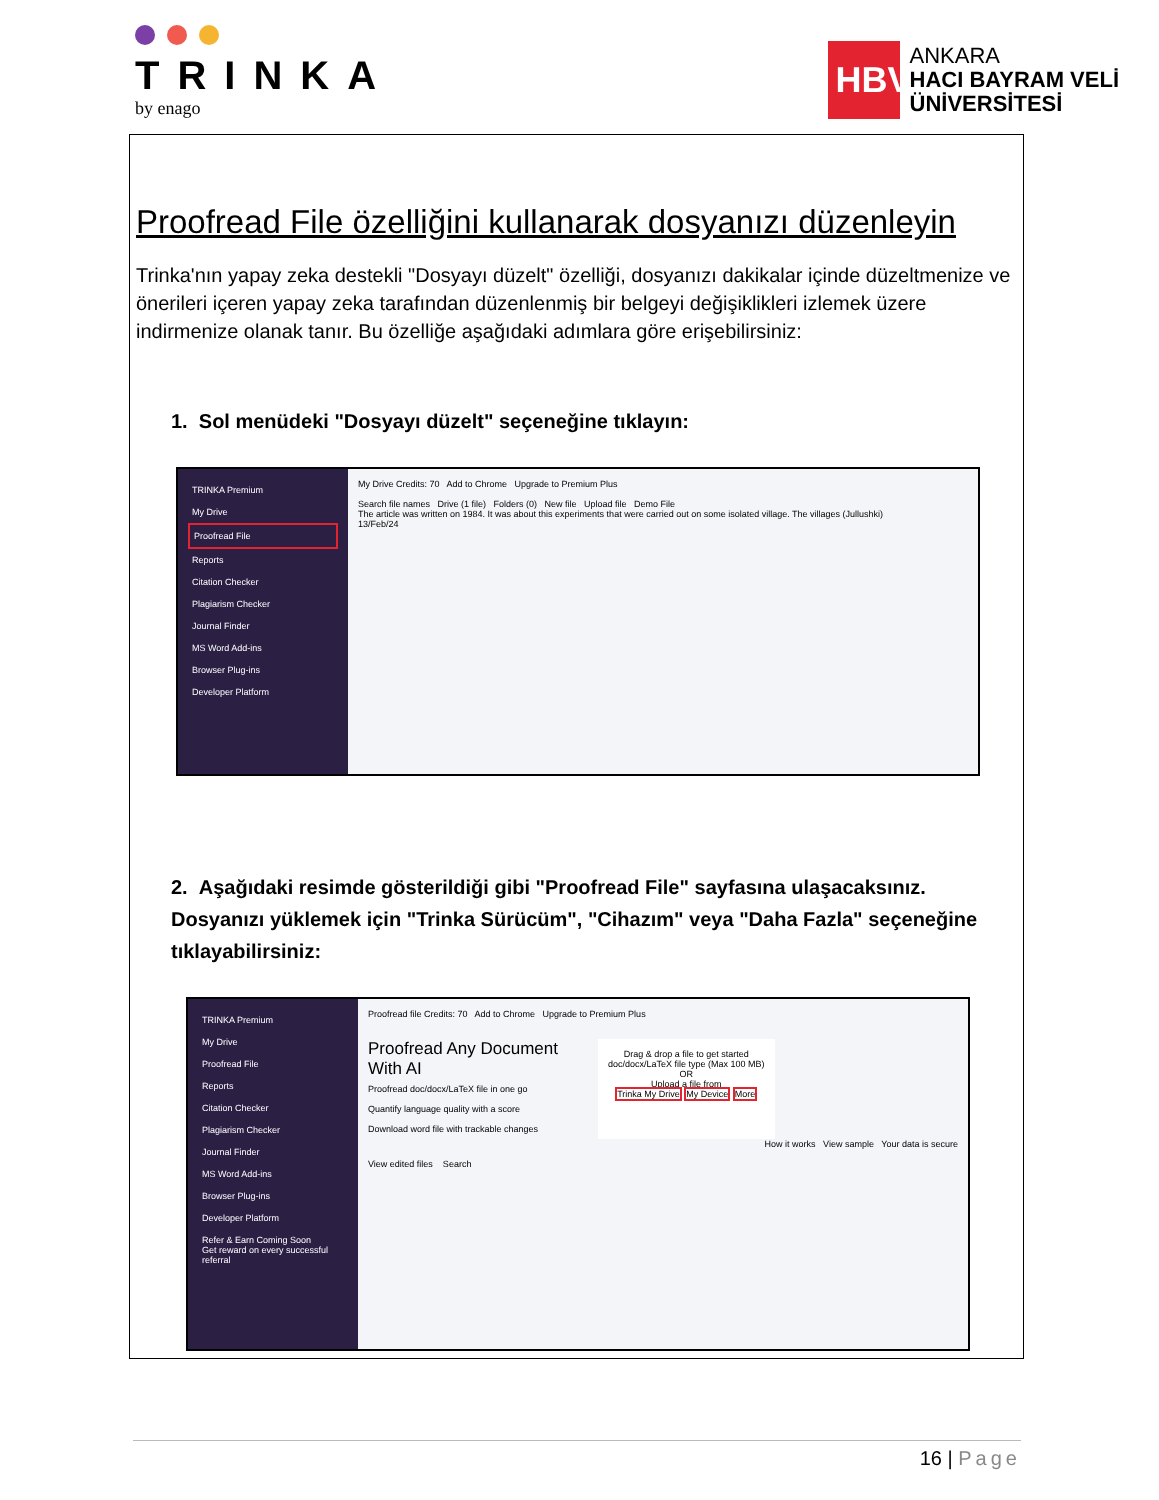TRINKA
by enago
HBV
ANKARA
HACI BAYRAM VELİ
ÜNİVERSİTESİ
Proofread File özelliğini kullanarak dosyanızı düzenleyin
Trinka'nın yapay zeka destekli "Dosyayı düzelt" özelliği, dosyanızı dakikalar içinde düzeltmenize ve önerileri içeren yapay zeka tarafından düzenlenmiş bir belgeyi değişiklikleri izlemek üzere indirmenize olanak tanır. Bu özelliğe aşağıdaki adımlara göre erişebilirsiniz:
1. Sol menüdeki "Dosyayı düzelt" seçeneğine tıklayın:
TRINKA Premium
My Drive
Proofread File
Reports
Citation Checker
Plagiarism Checker
Journal Finder
MS Word Add-ins
Browser Plug-ins
Developer Platform
My Drive Credits: 70 Add to Chrome Upgrade to Premium Plus
Search file names Drive (1 file) Folders (0) New file Upload file Demo File
The article was written on 1984. It was about this experiments that were carried out on some isolated village. The villages (Jullushki)
13/Feb/24
2. Aşağıdaki resimde gösterildiği gibi "Proofread File" sayfasına ulaşacaksınız. Dosyanızı yüklemek için "Trinka Sürücüm", "Cihazım" veya "Daha Fazla" seçeneğine tıklayabilirsiniz:
TRINKA Premium
My Drive
Proofread File
Reports
Citation Checker
Plagiarism Checker
Journal Finder
MS Word Add-ins
Browser Plug-ins
Developer Platform
Refer & Earn Coming Soon
Get reward on every successful referral
Proofread file Credits: 70 Add to Chrome Upgrade to Premium Plus
Proofread Any Document
With AI
Proofread doc/docx/LaTeX file in one go
Quantify language quality with a score
Download word file with trackable changes
Drag & drop a file to get started
doc/docx/LaTeX file type (Max 100 MB)
OR
Upload a file from
Trinka My Drive My Device More
How it works View sample Your data is secure
View edited files Search
16 | Page